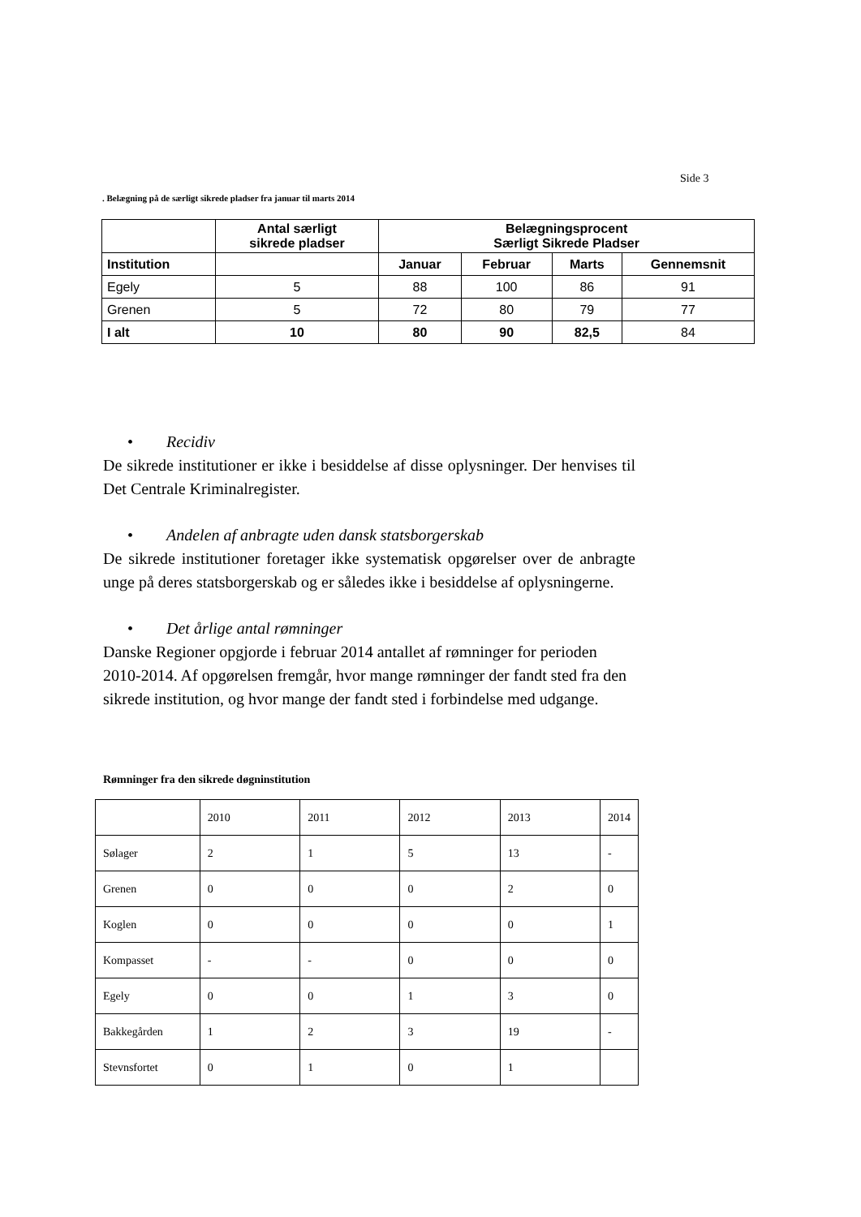Side 3
. Belægning på de særligt sikrede pladser fra januar til marts 2014
| | Antal særligt sikrede pladser | Belægningsprocent Særligt Sikrede Pladser | | | |
| --- | --- | --- | --- | --- | --- |
| Institution | | Januar | Februar | Marts | Gennemsnit |
| Egely | 5 | 88 | 100 | 86 | 91 |
| Grenen | 5 | 72 | 80 | 79 | 77 |
| I alt | 10 | 80 | 90 | 82,5 | 84 |
• Recidiv
De sikrede institutioner er ikke i besiddelse af disse oplysninger. Der henvises til Det Centrale Kriminalregister.
• Andelen af anbragte uden dansk statsborgerskab
De sikrede institutioner foretager ikke systematisk opgørelser over de anbragte unge på deres statsborgerskab og er således ikke i besiddelse af oplysningerne.
• Det årlige antal rømninger
Danske Regioner opgjorde i februar 2014 antallet af rømninger for perioden 2010-2014. Af opgørelsen fremgår, hvor mange rømninger der fandt sted fra den sikrede institution, og hvor mange der fandt sted i forbindelse med udgange.
Rømninger fra den sikrede døgninstitution
| | 2010 | 2011 | 2012 | 2013 | 2014 |
| Sølager | 2 | 1 | 5 | 13 | - |
| Grenen | 0 | 0 | 0 | 2 | 0 |
| Koglen | 0 | 0 | 0 | 0 | 1 |
| Kompasset | - | - | 0 | 0 | 0 |
| Egely | 0 | 0 | 1 | 3 | 0 |
| Bakkegården | 1 | 2 | 3 | 19 | - |
| Stevnsfortet | 0 | 1 | 0 | 1 | |